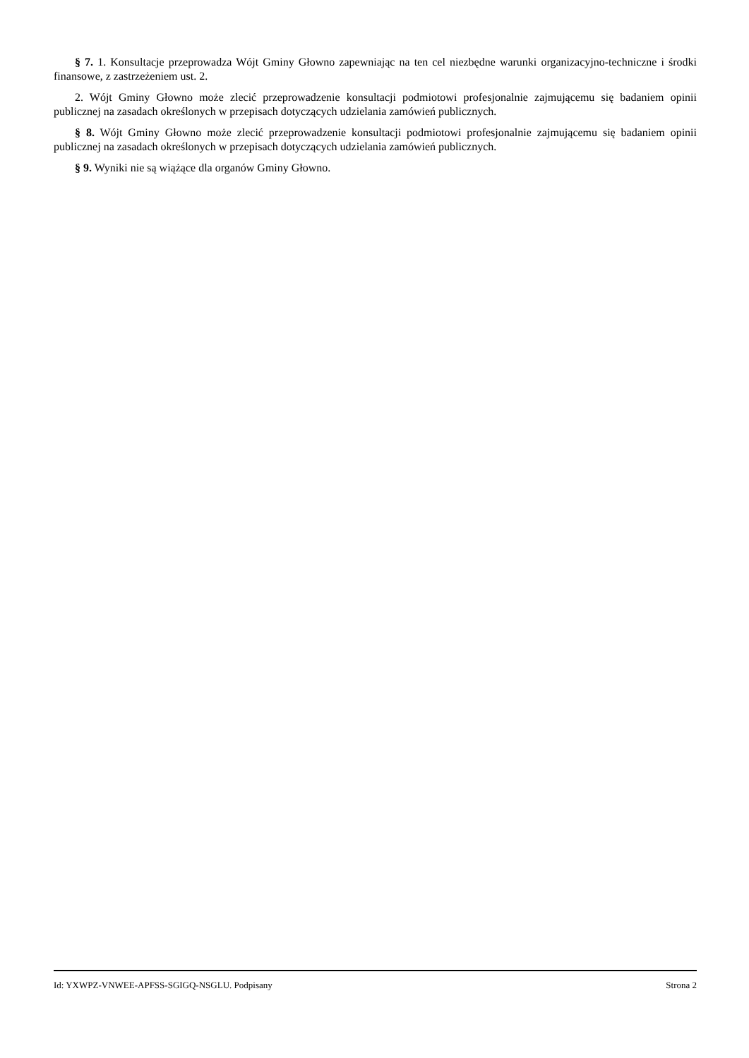§ 7. 1. Konsultacje przeprowadza Wójt Gminy Głowno zapewniając na ten cel niezbędne warunki organizacyjno-techniczne i środki finansowe, z zastrzeżeniem ust. 2.
2. Wójt Gminy Głowno może zlecić przeprowadzenie konsultacji podmiotowi profesjonalnie zajmującemu się badaniem opinii publicznej na zasadach określonych w przepisach dotyczących udzielania zamówień publicznych.
§ 8. Wójt Gminy Głowno może zlecić przeprowadzenie konsultacji podmiotowi profesjonalnie zajmującemu się badaniem opinii publicznej na zasadach określonych w przepisach dotyczących udzielania zamówień publicznych.
§ 9. Wyniki nie są wiążące dla organów Gminy Głowno.
Id: YXWPZ-VNWEE-APFSS-SGIGQ-NSGLU. Podpisany Strona 2